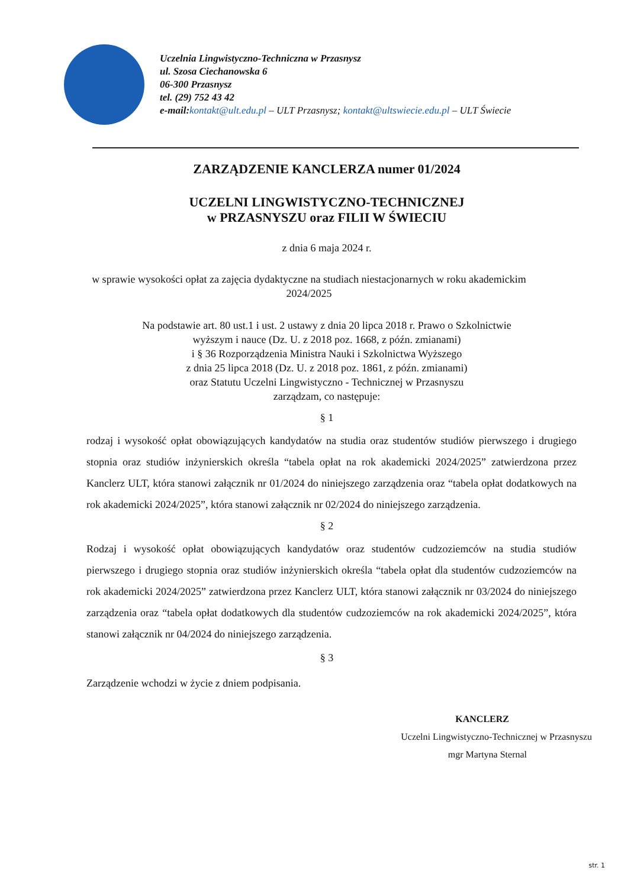Uczelnia Lingwistyczno-Techniczna w Przasnysz
ul. Szosa Ciechanowska 6
06-300 Przasnysz
tel. (29) 752 43 42
e-mail:kontakt@ult.edu.pl – ULT Przasnysz; kontakt@ultswiecie.edu.pl – ULT Świecie
ZARZĄDZENIE KANCLERZA numer 01/2024
UCZELNI LINGWISTYCZNO-TECHNICZNEJ
w PRZASNYSZU oraz FILII W ŚWIECIU
z dnia 6 maja 2024 r.
w sprawie wysokości opłat za zajęcia dydaktyczne na studiach niestacjonarnych w roku akademickim
2024/2025
Na podstawie art. 80 ust.1 i ust. 2 ustawy z dnia 20 lipca 2018 r. Prawo o Szkolnictwie
wyższym i nauce (Dz. U. z 2018 poz. 1668, z późn. zmianami)
i § 36 Rozporządzenia Ministra Nauki i Szkolnictwa Wyższego
z dnia 25 lipca 2018 (Dz. U. z 2018 poz. 1861, z późn. zmianami)
oraz Statutu Uczelni Lingwistyczno - Technicznej w Przasnyszu
zarządzam, co następuje:
§ 1
rodzaj i wysokość opłat obowiązujących kandydatów na studia oraz studentów studiów pierwszego i drugiego stopnia oraz studiów inżynierskich określa “tabela opłat na rok akademicki 2024/2025” zatwierdzona przez Kanclerz ULT, która stanowi załącznik nr 01/2024 do niniejszego zarządzenia oraz “tabela opłat dodatkowych na rok akademicki 2024/2025”, która stanowi załącznik nr 02/2024 do niniejszego zarządzenia.
§ 2
Rodzaj i wysokość opłat obowiązujących kandydatów oraz studentów cudzoziemców na studia studiów pierwszego i drugiego stopnia oraz studiów inżynierskich określa “tabela opłat dla studentów cudzoziemców na rok akademicki 2024/2025” zatwierdzona przez Kanclerz ULT, która stanowi załącznik nr 03/2024 do niniejszego zarządzenia oraz “tabela opłat dodatkowych dla studentów cudzoziemców na rok akademicki 2024/2025”, która stanowi załącznik nr 04/2024 do niniejszego zarządzenia.
§ 3
Zarządzenie wchodzi w życie z dniem podpisania.
KANCLERZ
Uczelni Lingwistyczno-Technicznej w Przasnyszu
mgr Martyna Sternal
str. 1